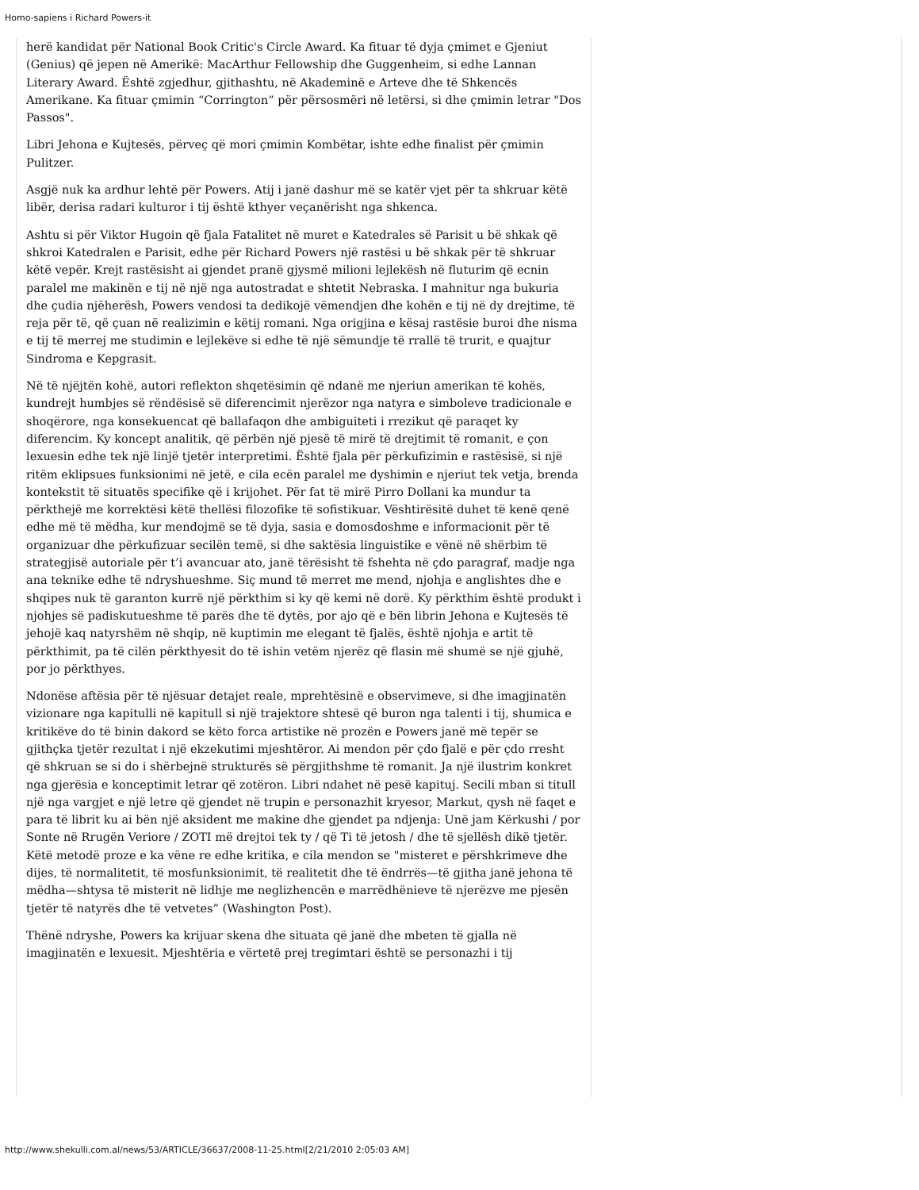Homo-sapiens i Richard Powers-it
herë kandidat për National Book Critic's Circle Award. Ka fituar të dyja çmimet e Gjeniut (Genius) që jepen në Amerikë: MacArthur Fellowship dhe Guggenheim, si edhe Lannan Literary Award. Është zgjedhur, gjithashtu, në Akademinë e Arteve dhe të Shkencës Amerikane. Ka fituar çmimin “Corrington” për përsosmëri në letërsi, si dhe çmimin letrar "Dos Passos".
Libri Jehona e Kujtesës, përveç që mori çmimin Kombëtar, ishte edhe finalist për çmimin Pulitzer.
Asgjë nuk ka ardhur lehtë për Powers. Atij i janë dashur më se katër vjet për ta shkruar këtë libër, derisa radari kulturor i tij është kthyer veçanërisht nga shkenca.
Ashtu si për Viktor Hugoin që fjala Fatalitet në muret e Katedrales së Parisit u bë shkak që shkroi Katedralen e Parisit, edhe për Richard Powers një rastësi u bë shkak për të shkruar këtë vepër. Krejt rastësisht ai gjendet pranë gjysmë milioni lejlekësh në fluturim që ecnin paralel me makinën e tij në një nga autostradat e shtetit Nebraska. I mahnitur nga bukuria dhe çudia njëherësh, Powers vendosi ta dedikojë vëmendjen dhe kohën e tij në dy drejtime, të reja për të, që çuan në realizimin e këtij romani. Nga origjina e kësaj rastësie buroi dhe nisma e tij të merrej me studimin e lejlekëve si edhe të një sëmundje të rrallë të trurit, e quajtur Sindroma e Kepgrasit.
Në të njëjtën kohë, autori reflekton shqetësimin që ndanë me njeriun amerikan të kohës, kundrejt humbjes së rëndësisë së diferencimit njerëzor nga natyra e simboleve tradicionale e shoqërore, nga konsekuencat që ballafaqon dhe ambiguiteti i rrezikut që paraqet ky diferencim. Ky koncept analitik, që përbën një pjesë të mirë të drejtimit të romanit, e çon lexuesin edhe tek një linjë tjetër interpretimi. Është fjala për përkufizimin e rastësisë, si një ritëm eklipsues funksionimi në jetë, e cila ecën paralel me dyshimin e njeriut tek vetja, brenda kontekstit të situatës specifike që i krijohet. Për fat të mirë Pirro Dollani ka mundur ta përkthejë me korrektësi këtë thellësi filozofike të sofistikuar. Vështirësitë duhet të kenë qenë edhe më të mëdha, kur mendojmë se të dyja, sasia e domosdoshme e informacionit për të organizuar dhe përkufizuar secilën temë, si dhe saktësia linguistike e vënë në shërbim të strategjisë autoriale për t’i avancuar ato, janë tërësisht të fshehta në çdo paragraf, madje nga ana teknike edhe të ndryshueshme. Siç mund të merret me mend, njohja e anglishtes dhe e shqipes nuk të garanton kurrë një përkthim si ky që kemi në dorë. Ky përkthim është produkt i njohjes së padiskutueshme të parës dhe të dytës, por ajo që e bën librin Jehona e Kujtesës të jehojë kaq natyrshëm në shqip, në kuptimin me elegant të fjalës, është njohja e artit të përkthimit, pa të cilën përkthyesit do të ishin vetëm njerëz që flasin më shumë se një gjuhë, por jo përkthyes.
Ndonëse aftësia për të njësuar detajet reale, mprehtësinë e observimeve, si dhe imagjinatën vizionare nga kapitulli në kapitull si një trajektore shtesë që buron nga talenti i tij, shumica e kritikëve do të binin dakord se këto forca artistike në prozën e Powers janë më tepër se gjithçka tjetër rezultat i një ekzekutimi mjeshtëror. Ai mendon për çdo fjalë e për çdo rresht që shkruan se si do i shërbejnë strukturës së përgjithshme të romanit. Ja një ilustrim konkret nga gjerësia e konceptimit letrar që zotëron. Libri ndahet në pesë kapituj. Secili mban si titull një nga vargjet e një letre që gjendet në trupin e personazhit kryesor, Markut, qysh në faqet e para të librit ku ai bën një aksident me makine dhe gjendet pa ndjenja: Unë jam Kërkushi / por Sonte në Rrugën Veriore / ZOTI më drejtoi tek ty / që Ti të jetosh / dhe të sjellësh dikë tjetër. Këtë metodë proze e ka vëne re edhe kritika, e cila mendon se "misteret e përshkrimeve dhe dijes, të normalitetit, të mosfunksionimit, të realitetit dhe të ëndrrës—të gjitha janë jehona të mëdha—shtysa të misterit në lidhje me neglizhencën e marrëdhënieve të njerëzve me pjesën tjetër të natyrës dhe të vetvetes” (Washington Post).
Thënë ndryshe, Powers ka krijuar skena dhe situata që janë dhe mbeten të gjalla në imagjinatën e lexuesit. Mjeshtëria e vërtetë prej tregimtari është se personazhi i tij
http://www.shekulli.com.al/news/53/ARTICLE/36637/2008-11-25.html[2/21/2010 2:05:03 AM]